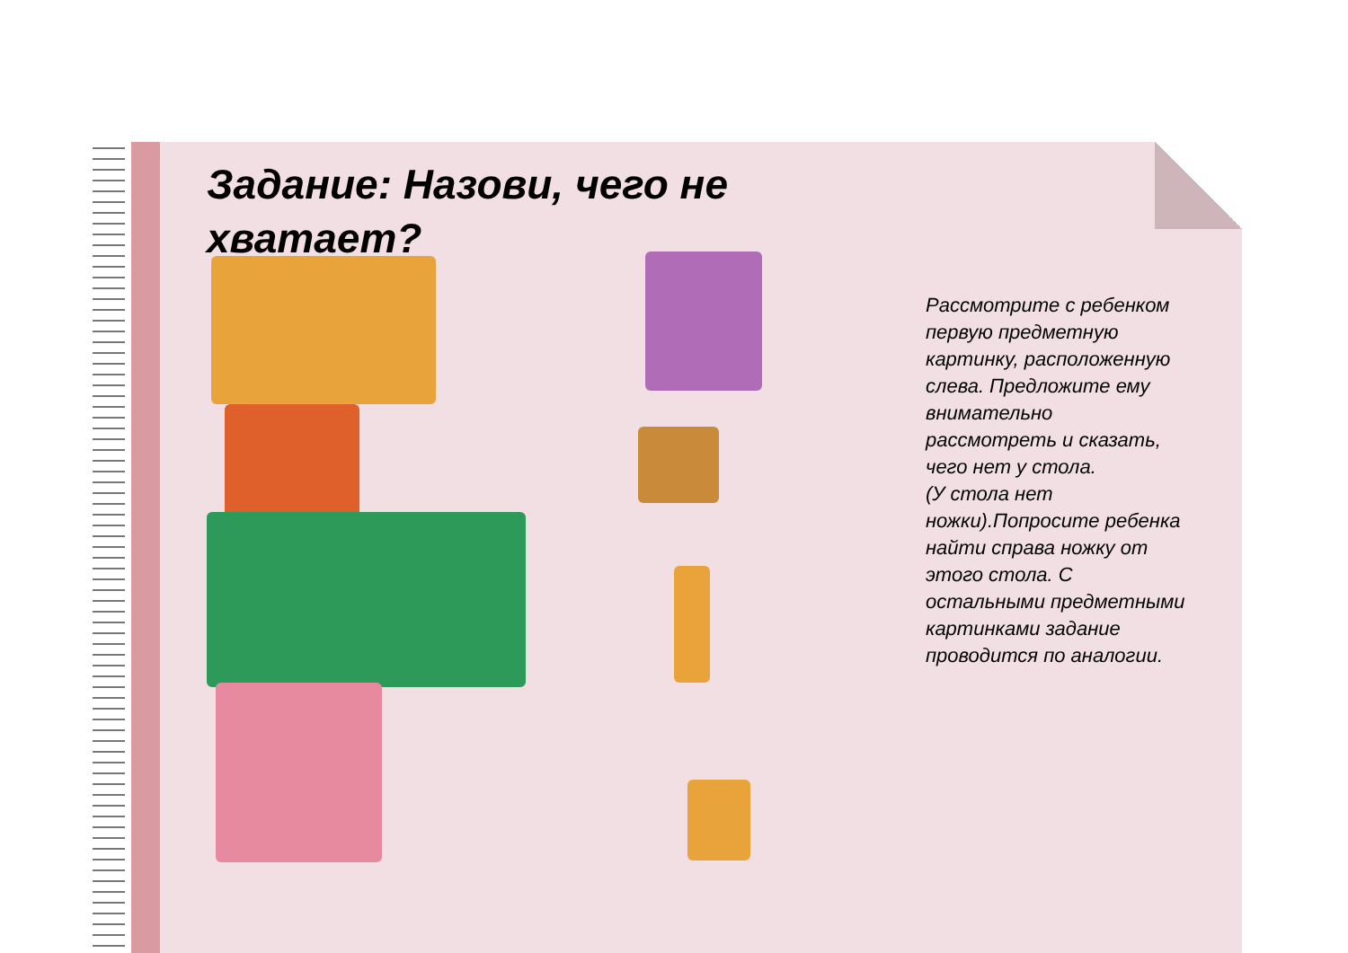Задание: Назови, чего не хватает?
Рассмотрите с ребенком первую предметную картинку, расположенную слева. Предложите ему внимательно рассмотреть и сказать, чего нет у стола.
(У стола нет ножки).Попросите ребенка найти справа ножку от этого стола. С остальными предметными картинками задание проводится по аналогии.